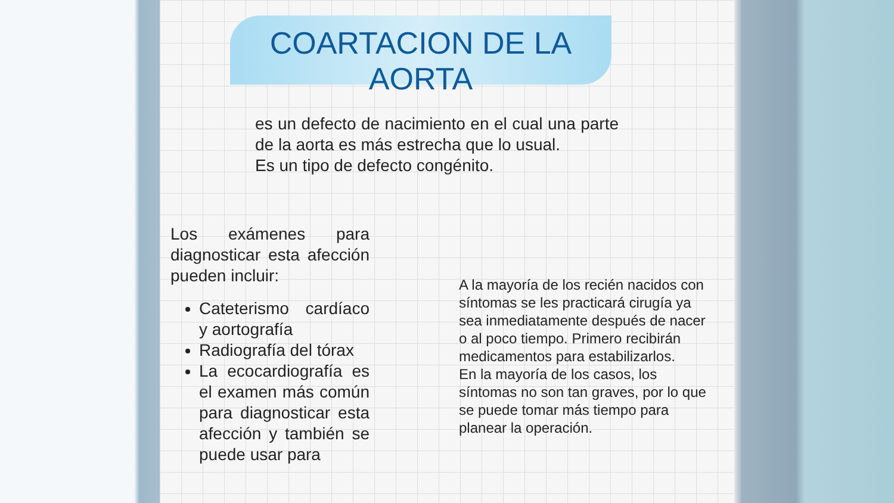COARTACION DE LA AORTA
es un defecto de nacimiento en el cual una parte de la aorta es más estrecha que lo usual.
Es un tipo de defecto congénito.
Los exámenes para diagnosticar esta afección pueden incluir:
Cateterismo cardíaco y aortografía
Radiografía del tórax
La ecocardiografía es el examen más común para diagnosticar esta afección y también se puede usar para
A la mayoría de los recién nacidos con síntomas se les practicará cirugía ya sea inmediatamente después de nacer o al poco tiempo. Primero recibirán medicamentos para estabilizarlos.
En la mayoría de los casos, los síntomas no son tan graves, por lo que se puede tomar más tiempo para planear la operación.